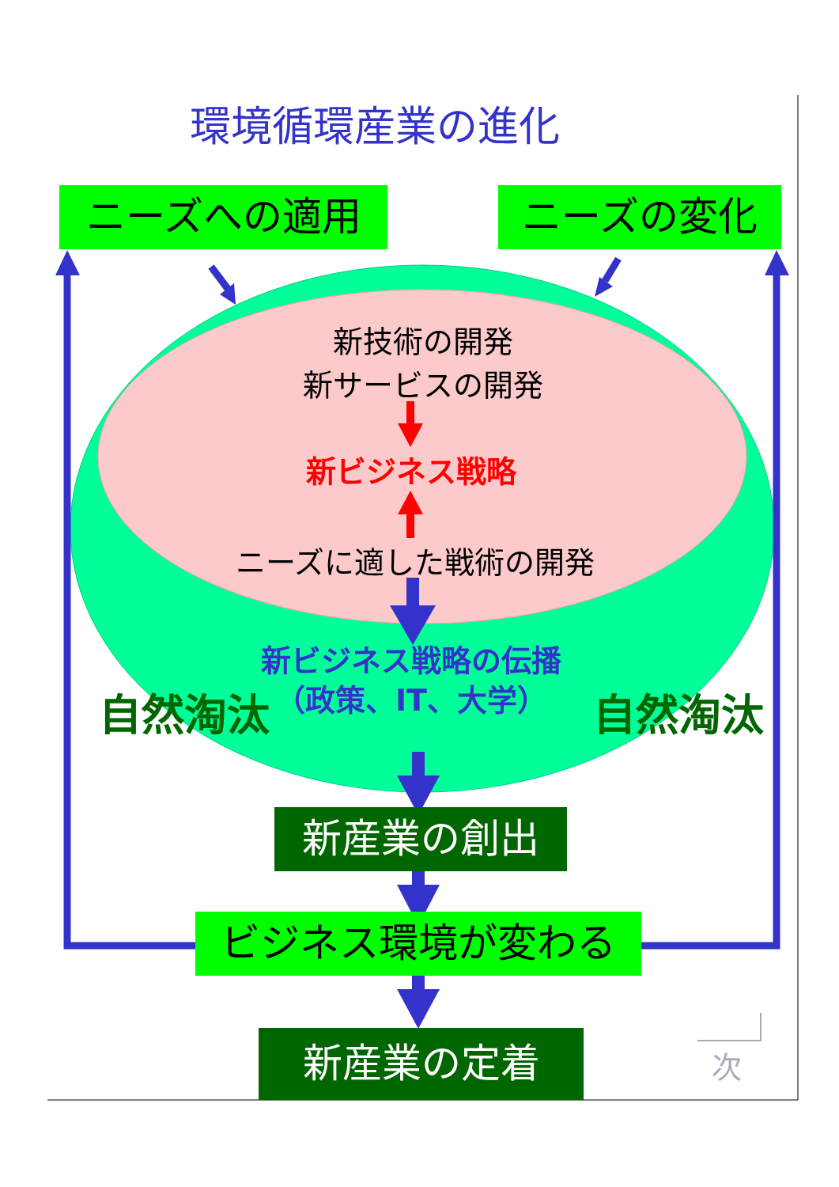環境循環産業の進化
ニーズへの適用 ニーズの変化
新技術の開発
新サービスの開発
新ビジネス戦略
ニーズに適した戦術の開発
新ビジネス戦略の伝播
（政策、IT、大学）
自然淘汰 自然淘汰
新産業の創出
ビジネス環境が変わる
新産業の定着 次